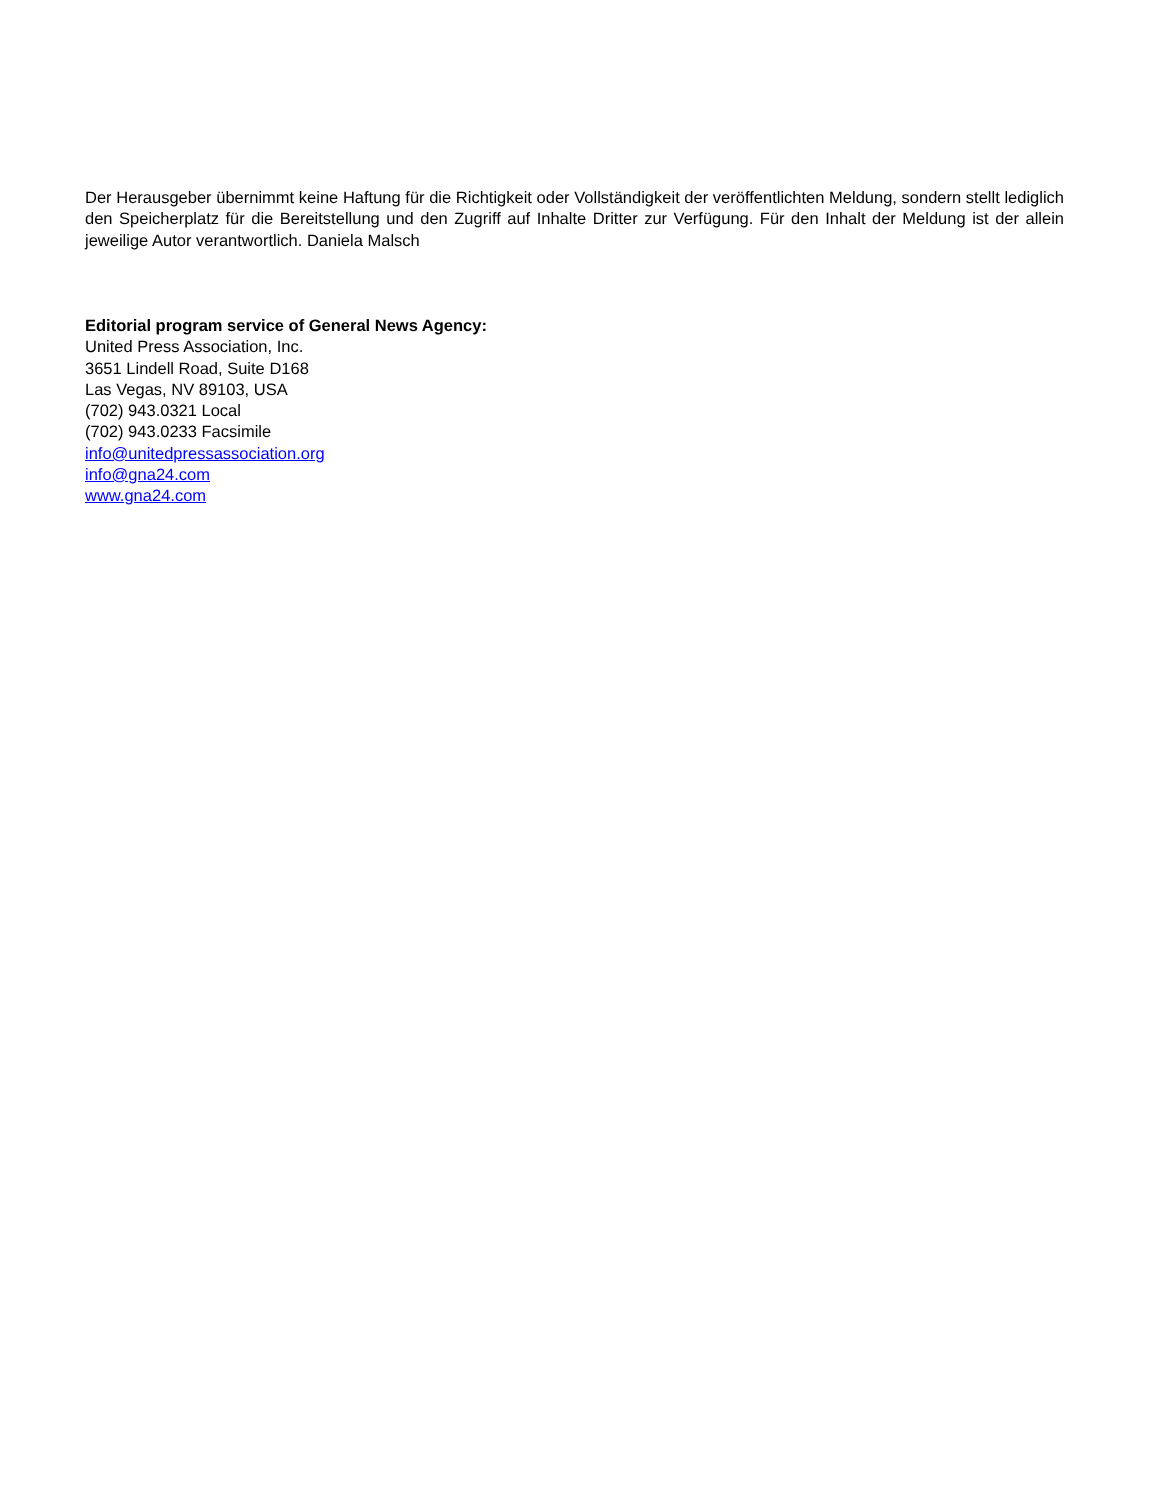Der Herausgeber übernimmt keine Haftung für die Richtigkeit oder Vollständigkeit der veröffentlichten Meldung, sondern stellt lediglich den Speicherplatz für die Bereitstellung und den Zugriff auf Inhalte Dritter zur Verfügung. Für den Inhalt der Meldung ist der allein jeweilige Autor verantwortlich. Daniela Malsch
Editorial program service of General News Agency:
United Press Association, Inc.
3651 Lindell Road, Suite D168
Las Vegas, NV 89103, USA
(702) 943.0321 Local
(702) 943.0233 Facsimile
info@unitedpressassociation.org
info@gna24.com
www.gna24.com